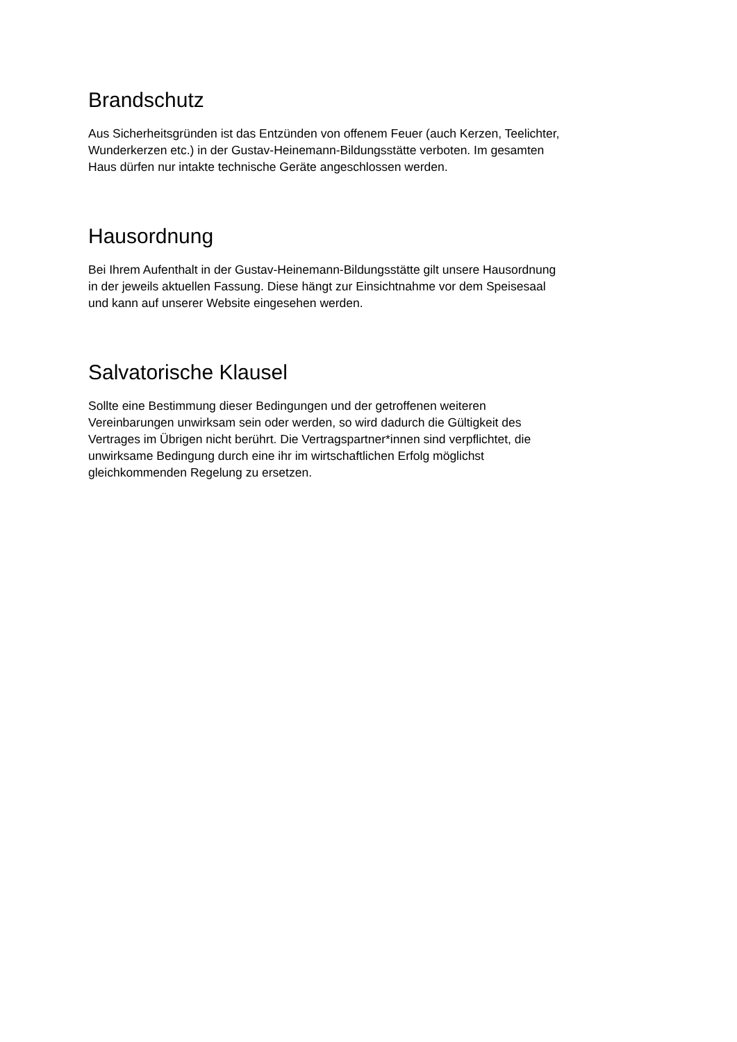Brandschutz
Aus Sicherheitsgründen ist das Entzünden von offenem Feuer (auch Kerzen, Teelichter,
Wunderkerzen etc.) in der Gustav-Heinemann-Bildungsstätte verboten. Im gesamten
Haus dürfen nur intakte technische Geräte angeschlossen werden.
Hausordnung
Bei Ihrem Aufenthalt in der Gustav-Heinemann-Bildungsstätte gilt unsere Hausordnung
in der jeweils aktuellen Fassung. Diese hängt zur Einsichtnahme vor dem Speisesaal
und kann auf unserer Website eingesehen werden.
Salvatorische Klausel
Sollte eine Bestimmung dieser Bedingungen und der getroffenen weiteren
Vereinbarungen unwirksam sein oder werden, so wird dadurch die Gültigkeit des
Vertrages im Übrigen nicht berührt. Die Vertragspartner*innen sind verpflichtet, die
unwirksame Bedingung durch eine ihr im wirtschaftlichen Erfolg möglichst
gleichkommenden Regelung zu ersetzen.